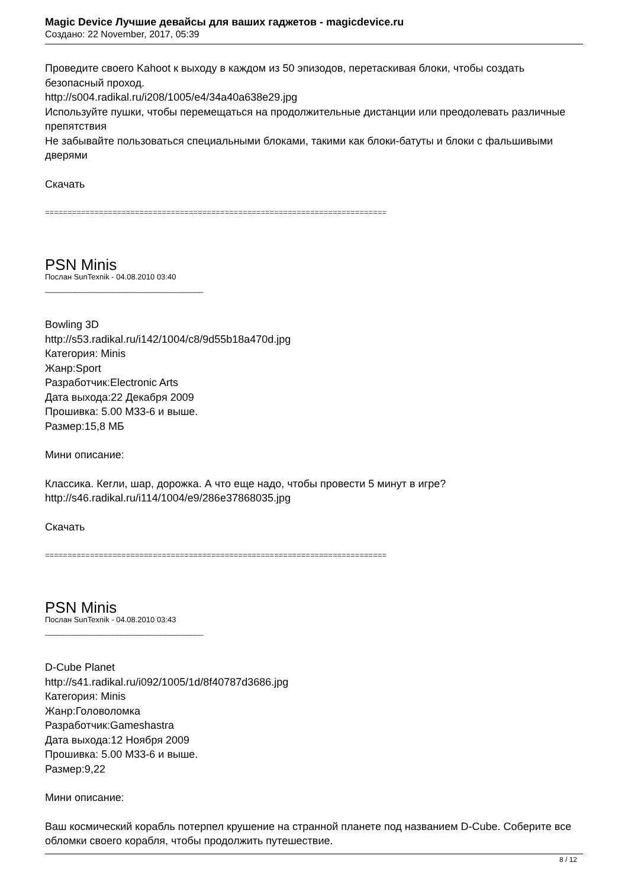Magic Device Лучшие девайсы для ваших гаджетов - magicdevice.ru
Создано: 22 November, 2017, 05:39
Проведите своего Kahoot к выходу в каждом из 50 эпизодов, перетаскивая блоки, чтобы создать безопасный проход.
http://s004.radikal.ru/i208/1005/e4/34a40a638e29.jpg
Используйте пушки, чтобы перемещаться на продолжительные дистанции или преодолевать различные препятствия
Не забывайте пользоваться специальными блоками, такими как блоки-батуты и блоки с фальшивыми дверями
Скачать
============================================================================
PSN Minis
Послан SunTexnik - 04.08.2010 03:40
_____________________________________
Bowling 3D
http://s53.radikal.ru/i142/1004/c8/9d55b18a470d.jpg
Категория: Minis
Жанр:Sport
Разработчик:Electronic Arts
Дата выхода:22 Декабря 2009
Прошивка: 5.00 M33-6 и выше.
Размер:15,8 МБ
Мини описание:
Классика. Кегли, шар, дорожка. А что еще надо, чтобы провести 5 минут в игре?
http://s46.radikal.ru/i114/1004/e9/286e37868035.jpg
Скачать
============================================================================
PSN Minis
Послан SunTexnik - 04.08.2010 03:43
_____________________________________
D-Cube Planet
http://s41.radikal.ru/i092/1005/1d/8f40787d3686.jpg
Категория: Minis
Жанр:Головоломка
Разработчик:Gameshastra
Дата выхода:12 Ноября 2009
Прошивка: 5.00 M33-6 и выше.
Размер:9,22
Мини описание:
Ваш космический корабль потерпел крушение на странной планете под названием D-Cube. Соберите все обломки своего корабля, чтобы продолжить путешествие.
8 / 12